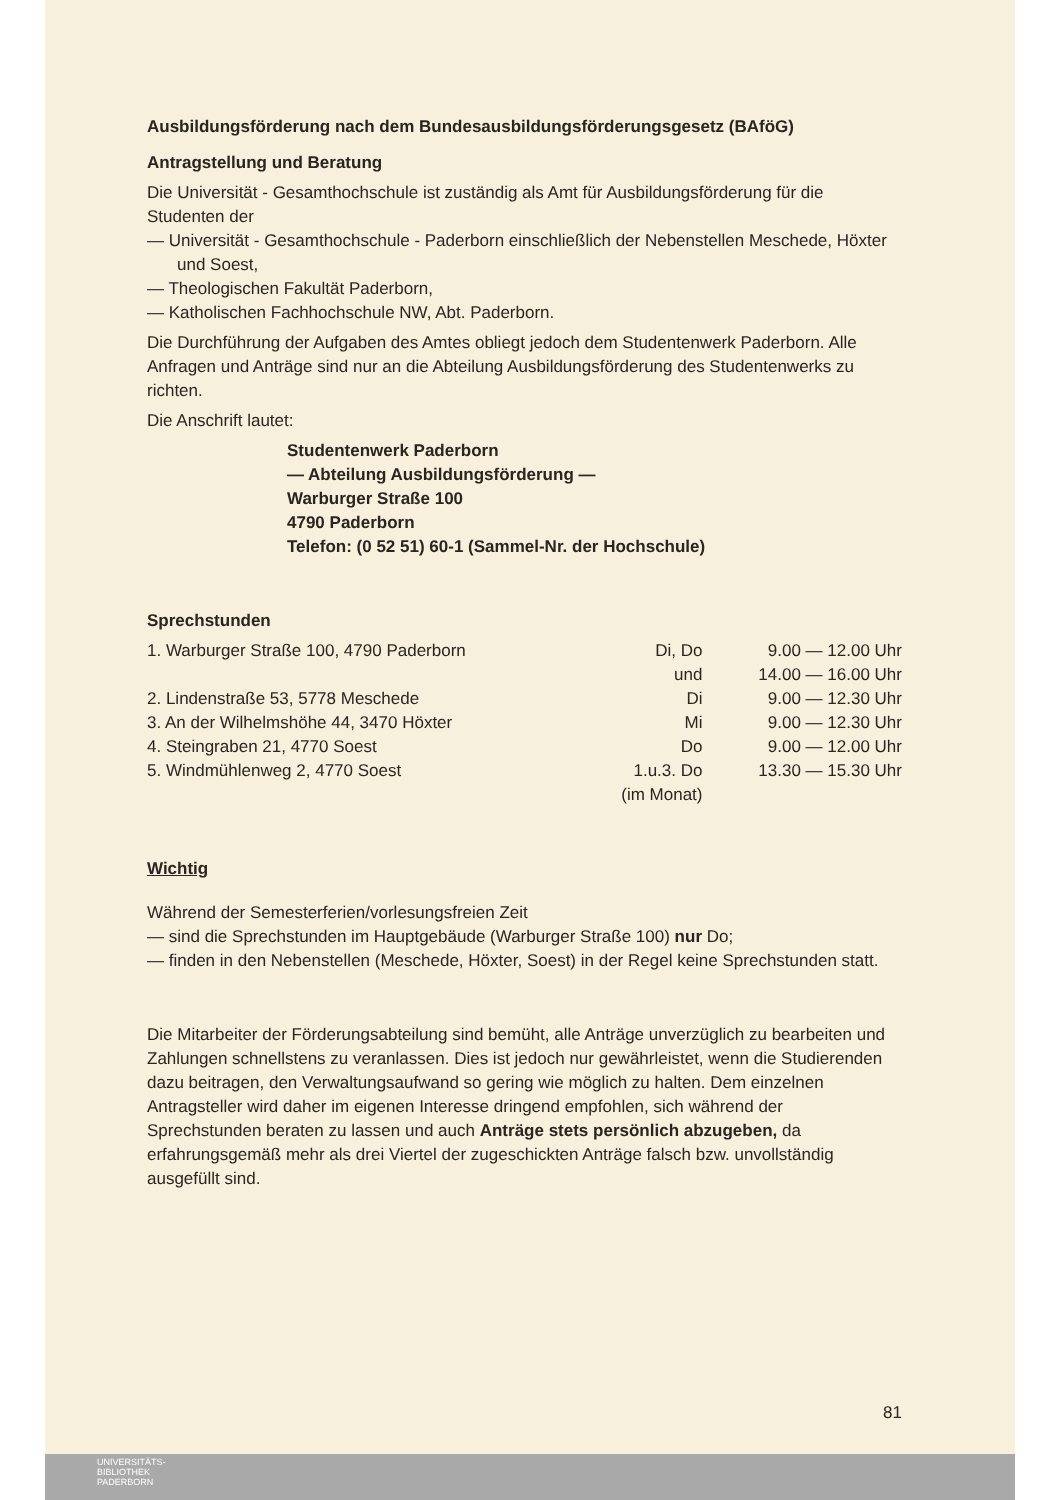Ausbildungsförderung nach dem Bundesausbildungsförderungsgesetz (BAföG)
Antragstellung und Beratung
Die Universität - Gesamthochschule ist zuständig als Amt für Ausbildungsförderung für die Studenten der
— Universität - Gesamthochschule - Paderborn einschließlich der Nebenstellen Meschede, Höxter und Soest,
— Theologischen Fakultät Paderborn,
— Katholischen Fachhochschule NW, Abt. Paderborn.
Die Durchführung der Aufgaben des Amtes obliegt jedoch dem Studentenwerk Paderborn. Alle Anfragen und Anträge sind nur an die Abteilung Ausbildungsförderung des Studentenwerks zu richten.
Die Anschrift lautet:
Studentenwerk Paderborn
— Abteilung Ausbildungsförderung —
Warburger Straße 100
4790 Paderborn
Telefon: (0 52 51) 60-1 (Sammel-Nr. der Hochschule)
Sprechstunden
| 1. Warburger Straße 100, 4790 Paderborn | Di, Do | 9.00 — 12.00 Uhr |
| | und | 14.00 — 16.00 Uhr |
| 2. Lindenstraße 53, 5778 Meschede | Di | 9.00 — 12.30 Uhr |
| 3. An der Wilhelmshöhe 44, 3470 Höxter | Mi | 9.00 — 12.30 Uhr |
| 4. Steingraben 21, 4770 Soest | Do | 9.00 — 12.00 Uhr |
| 5. Windmühlenweg 2, 4770 Soest | 1.u.3. Do (im Monat) | 13.30 — 15.30 Uhr |
Wichtig
Während der Semesterferien/vorlesungsfreien Zeit
— sind die Sprechstunden im Hauptgebäude (Warburger Straße 100) nur Do;
— finden in den Nebenstellen (Meschede, Höxter, Soest) in der Regel keine Sprechstunden statt.
Die Mitarbeiter der Förderungsabteilung sind bemüht, alle Anträge unverzüglich zu bearbeiten und Zahlungen schnellstens zu veranlassen. Dies ist jedoch nur gewährleistet, wenn die Studierenden dazu beitragen, den Verwaltungsaufwand so gering wie möglich zu halten. Dem einzelnen Antragsteller wird daher im eigenen Interesse dringend empfohlen, sich während der Sprechstunden beraten zu lassen und auch Anträge stets persönlich abzugeben, da erfahrungsgemäß mehr als drei Viertel der zugeschickten Anträge falsch bzw. unvollständig ausgefüllt sind.
81
UNIVERSITÄTS-
BIBLIOTHEK
PADERBORN